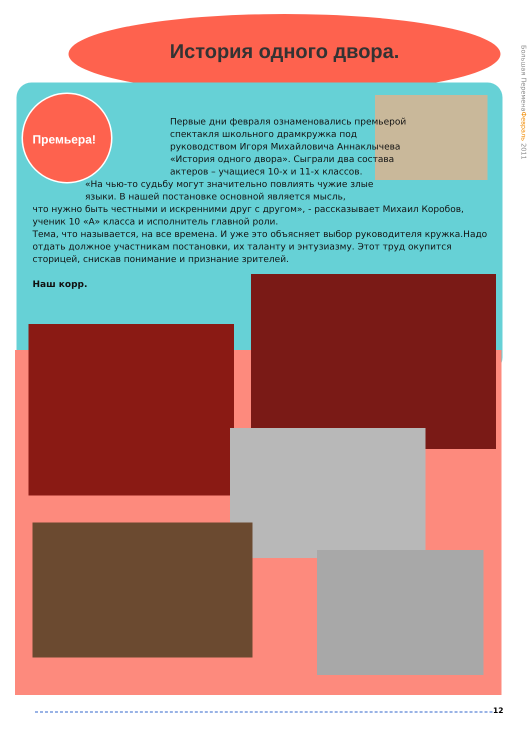История одного двора.
Премьера!
Большая ПеременаФевраль 2011
Первые дни февраля ознаменовались премьерой спектакля школьного драмкружка под руководством Игоря Михайловича Аннаклычева «История одного двора». Сыграли два состава актеров – учащиеся 10-х и 11-х классов.
«На чью-то судьбу могут значительно повлиять чужие злые языки. В нашей постановке основной является мысль,
что нужно быть честными и искренними друг с другом», - рассказывает Михаил Коробов, ученик 10 «А» класса и исполнитель главной роли.
Тема, что называется, на все времена. И уже это объясняет выбор руководителя кружка.Надо отдать должное участникам постановки, их таланту и энтузиазму. Этот труд окупится сторицей, снискав понимание и признание зрителей.
Наш корр.
12